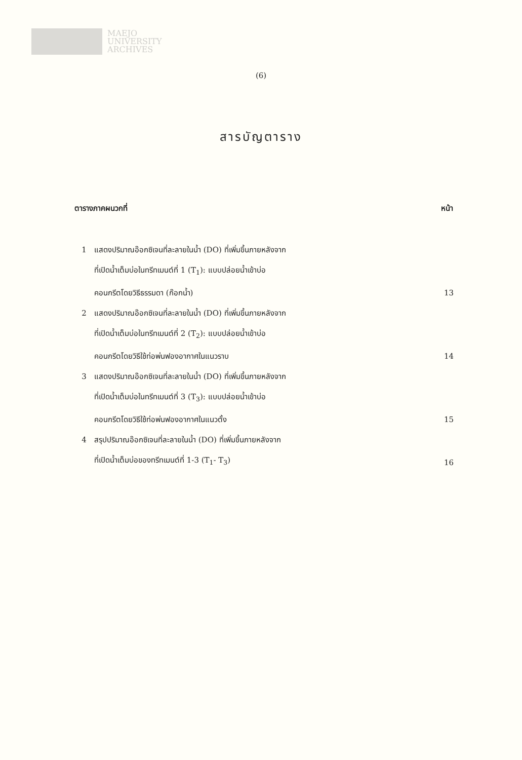MAEJO
UNIVERSITY
ARCHIVES
(6)
สารบัญตาราง
| ตารางภาคผนวกที่ | | หน้า |
| --- | --- | --- |
| 1 | แสดงปริมาณอ๊อกซิเจนที่ละลายในน้ำ (DO) ที่เพิ่มขึ้นภายหลังจาก ที่เปิดน้ำเต็มบ่อในทรีทเมนต์ที่ 1 (T<sub>1</sub>): แบบปล่อยน้ำเข้าบ่อ คอนกรีตโดยวิธีธรรมดา (ก๊อกน้ำ) | 13 |
| 2 | แสดงปริมาณอ๊อกซิเจนที่ละลายในน้ำ (DO) ที่เพิ่มขึ้นภายหลังจาก ที่เปิดน้ำเต็มบ่อในทรีทเมนต์ที่ 2 (T<sub>2</sub>): แบบปล่อยน้ำเข้าบ่อ คอนกรีตโดยวิธีใช้ท่อพ่นฟองอากาศในแนวราบ | 14 |
| 3 | แสดงปริมาณอ๊อกซิเจนที่ละลายในน้ำ (DO) ที่เพิ่มขึ้นภายหลังจาก ที่เปิดน้ำเต็มบ่อในทรีทเมนต์ที่ 3 (T<sub>3</sub>): แบบปล่อยน้ำเข้าบ่อ คอนกรีตโดยวิธีใช้ท่อพ่นฟองอากาศในแนวตั้ง | 15 |
| 4 | สรุปปริมาณอ๊อกซิเจนที่ละลายในน้ำ (DO) ที่เพิ่มขึ้นภายหลังจาก ที่เปิดน้ำเต็มบ่อของทรีทเมนต์ที่ 1-3 (T<sub>1</sub>- T<sub>3</sub>) | 16 |